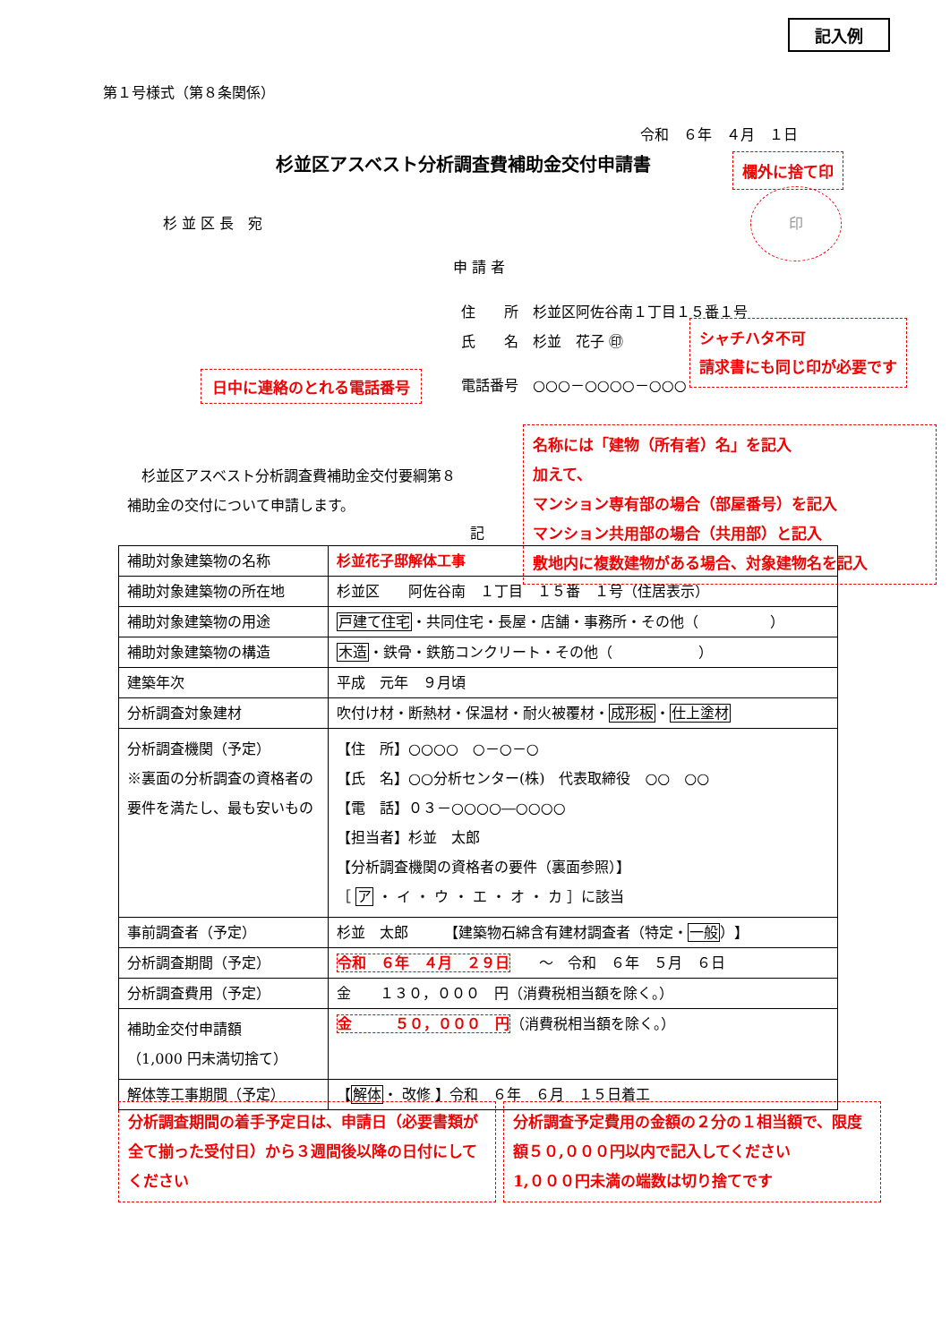記入例
第１号様式（第８条関係）
令和　６年　４月　１日
杉並区アスベスト分析調査費補助金交付申請書
欄外に捨て印
印
杉 並 区 長　宛
申 請 者
住　　所　杉並区阿佐谷南１丁目１５番１号
氏　　名　杉並　花子 ㊞
シャチハタ不可
請求書にも同じ印が必要です
日中に連絡のとれる電話番号 電話番号　○○○－○○○○－○○○
　杉並区アスベスト分析調査費補助金交付要綱第８
補助金の交付について申請します。
名称には「建物（所有者）名」を記入
加えて、
マンション専有部の場合（部屋番号）を記入
マンション共用部の場合（共用部）と記入
敷地内に複数建物がある場合、対象建物名を記入
記
| 補助対象建築物の名称 | 杉並花子邸解体工事 |
| 補助対象建築物の所在地 | 杉並区 阿佐谷南 １丁目 １５番 １号（住居表示） |
| 補助対象建築物の用途 | 戸建て住宅 ・共同住宅・長屋・店舗・事務所・その他（ ） |
| 補助対象建築物の構造 | 木造 ・鉄骨・鉄筋コンクリート・その他（ ） |
| 建築年次 | 平成 元年 ９月頃 |
| 分析調査対象建材 | 吹付け材・断熱材・保温材・耐火被覆材・ 成形板 ・ 仕上塗材 |
| 分析調査機関（予定） ※裏面の分析調査の資格者の要件を満たし、最も安いもの | 【住 所】○○○○ ○－○－○ 【氏 名】○○分析センター(株) 代表取締役 ○○ ○○ 【電 話】０３－○○○○―○○○○ 【担当者】杉並 太郎 【分析調査機関の資格者の要件（裏面参照）】 ［ ア ・ イ ・ ウ ・ エ ・ オ ・ カ ］に該当 |
| 事前調査者（予定） | 杉並 太郎 【建築物石綿含有建材調査者（特定・ 一般 ）】 |
| 分析調査期間（予定） | 令和 ６年 ４月 ２９日 ～ 令和 ６年 ５月 ６日 |
| 分析調査費用（予定） | 金 １３０，０００ 円（消費税相当額を除く。） |
| 補助金交付申請額 （1,000 円未満切捨て） | 金 ５０，０００ 円 （消費税相当額を除く。） |
| 解体等工事期間（予定） | 【 解体 ・ 改修 】令和 ６年 ６月 １５日着工 |
分析調査期間の着手予定日は、申請日（必要書類が全て揃った受付日）から３週間後以降の日付にしてください
分析調査予定費用の金額の２分の１相当額で、限度額５０,０００円以内で記入してください
1,０００円未満の端数は切り捨てです